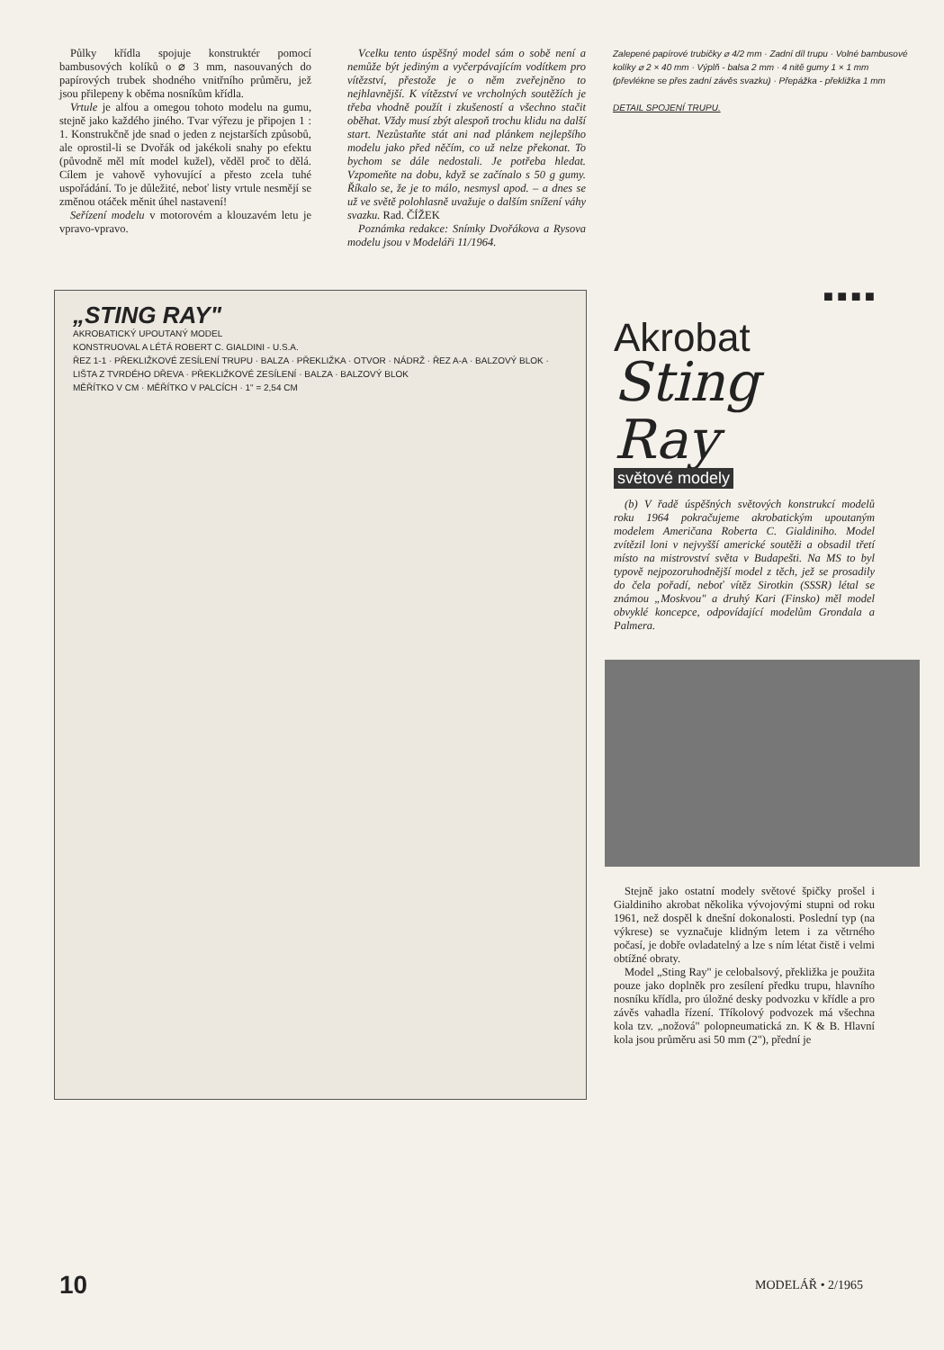Půlky křídla spojuje konstruktér pomocí bambusových kolíků o ⌀ 3 mm, nasouvaných do papírových trubek shodného vnitřního průměru, jež jsou přilepeny k oběma nosníkům křídla.
Vrtule je alfou a omegou tohoto modelu na gumu, stejně jako každého jiného. Tvar výřezu je připojen 1 : 1. Konstrukčně jde snad o jeden z nejstarších způsobů, ale oprostil-li se Dvořák od jakékoli snahy po efektu (původně měl mít model kužel), věděl proč to dělá. Cílem je vahově vyhovující a přesto zcela tuhé uspořádání. To je důležité, neboť listy vrtule nesmějí se změnou otáček měnit úhel nastavení!
Seřízení modelu v motorovém a klouzavém letu je vpravo-vpravo.
Vcelku tento úspěšný model sám o sobě není a nemůže být jediným a vyčerpávajícím vodítkem pro vítězství, přestože je o něm zveřejněno to nejhlavnější. K vítězství ve vrcholných soutěžích je třeba vhodně použít i zkušeností a všechno stačit oběhat. Vždy musí zbýt alespoň trochu klidu na další start. Nezůstaňte stát ani nad plánkem nejlepšího modelu jako před něčím, co už nelze překonat. To bychom se dále nedostali. Je potřeba hledat. Vzpomeňte na dobu, když se začínalo s 50 g gumy. Říkalo se, že je to málo, nesmysl apod. – a dnes se už ve světě polohlasně uvažuje o dalším snížení váhy svazku. Rad. ČÍŽEK
Poznámka redakce: Snímky Dvořákova a Rysova modelu jsou v Modeláři 11/1964.
Zalepené papírové trubičky ⌀ 4/2 mm · Zadní díl trupu · Volné bambusové kolíky ⌀ 2 × 40 mm · Výplň - balsa 2 mm · 4 nitě gumy 1 × 1 mm (převlékne se přes zadní závěs svazku) · Přepážka - překližka 1 mm
DETAIL SPOJENÍ TRUPU.
„STING RAY"
AKROBATICKÝ UPOUTANÝ MODEL
KONSTRUOVAL A LÉTÁ ROBERT C. GIALDINI - U.S.A.
ŘEZ 1-1 · PŘEKLIŽKOVÉ ZESÍLENÍ TRUPU · BALZA · PŘEKLIŽKA · OTVOR · NÁDRŽ · ŘEZ A-A · BALZOVÝ BLOK · LIŠTA Z TVRDÉHO DŘEVA · PŘEKLIŽKOVÉ ZESÍLENÍ · BALZA · BALZOVÝ BLOK
MĚŘÍTKO V CM · MĚŘÍTKO V PALCÍCH · 1" = 2,54 CM
■ ■ ■ ■
Akrobat
Sting Ray
světové modely
(b) V řadě úspěšných světových konstrukcí modelů roku 1964 pokračujeme akrobatickým upoutaným modelem Američana Roberta C. Gialdiniho. Model zvítězil loni v nejvyšší americké soutěži a obsadil třetí místo na mistrovství světa v Budapešti. Na MS to byl typově nejpozoruhodnější model z těch, jež se prosadily do čela pořadí, neboť vítěz Sirotkin (SSSR) létal se známou „Moskvou" a druhý Kari (Finsko) měl model obvyklé koncepce, odpovídající modelům Grondala a Palmera.
Stejně jako ostatní modely světové špičky prošel i Gialdiniho akrobat několika vývojovými stupni od roku 1961, než dospěl k dnešní dokonalosti. Poslední typ (na výkrese) se vyznačuje klidným letem i za větrného počasí, je dobře ovladatelný a lze s ním létat čistě i velmi obtížné obraty.
Model „Sting Ray" je celobalsový, překližka je použita pouze jako doplněk pro zesílení předku trupu, hlavního nosníku křídla, pro úložné desky podvozku v křídle a pro závěs vahadla řízení. Tříkolový podvozek má všechna kola tzv. „nožová" polopneumatická zn. K & B. Hlavní kola jsou průměru asi 50 mm (2"), přední je
10 MODELÁŘ • 2/1965